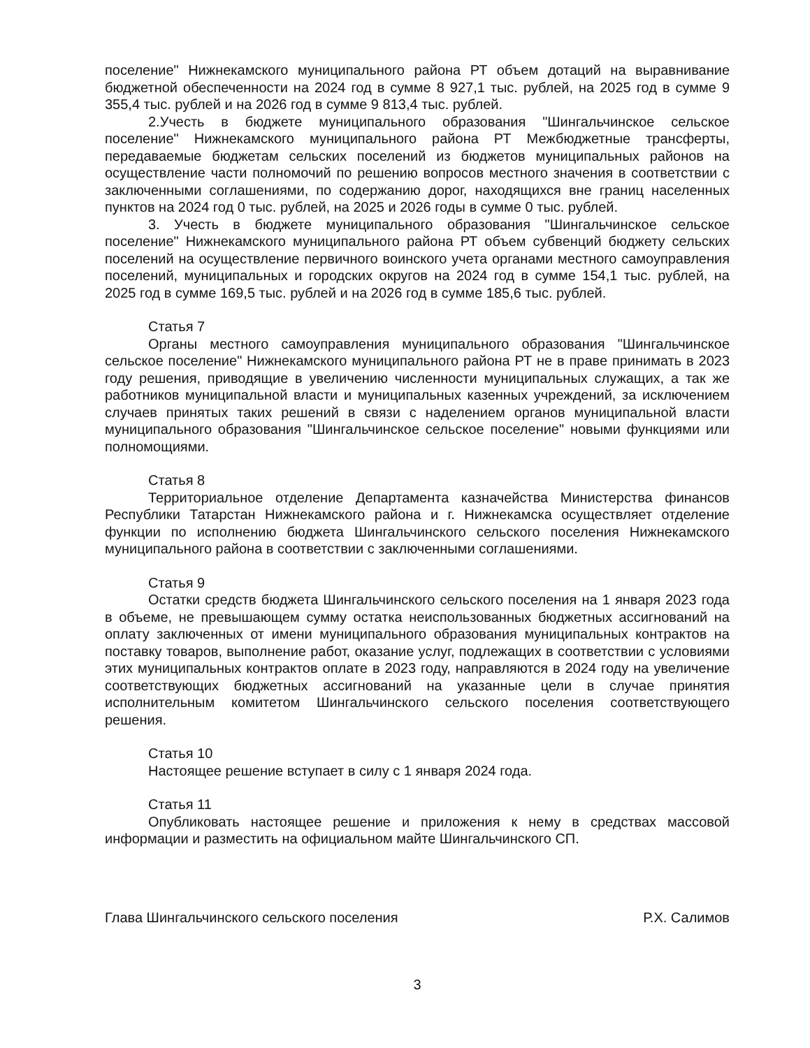поселение" Нижнекамского муниципального района РТ объем дотаций на выравнивание бюджетной обеспеченности на 2024 год в сумме 8 927,1 тыс. рублей, на 2025 год в сумме 9 355,4 тыс. рублей и на 2026 год в сумме 9 813,4 тыс. рублей.
2.Учесть в бюджете муниципального образования "Шингальчинское сельское поселение" Нижнекамского муниципального района РТ Межбюджетные трансферты, передаваемые бюджетам сельских поселений из бюджетов муниципальных районов на осуществление части полномочий по решению вопросов местного значения в соответствии с заключенными соглашениями, по содержанию дорог, находящихся вне границ населенных пунктов на 2024 год 0 тыс. рублей, на 2025 и 2026 годы в сумме 0 тыс. рублей.
3. Учесть в бюджете муниципального образования "Шингальчинское сельское поселение" Нижнекамского муниципального района РТ объем субвенций бюджету сельских поселений на осуществление первичного воинского учета органами местного самоуправления поселений, муниципальных и городских округов на 2024 год в сумме 154,1 тыс. рублей, на 2025 год в сумме 169,5 тыс. рублей и на 2026 год в сумме 185,6 тыс. рублей.
Статья 7
Органы местного самоуправления муниципального образования "Шингальчинское сельское поселение" Нижнекамского муниципального района РТ не в праве принимать в 2023 году решения, приводящие в увеличению численности муниципальных служащих, а так же работников муниципальной власти и муниципальных казенных учреждений, за исключением случаев принятых таких решений в связи с наделением органов муниципальной власти муниципального образования "Шингальчинское сельское поселение" новыми функциями или полномощиями.
Статья 8
Территориальное отделение Департамента казначейства Министерства финансов Республики Татарстан Нижнекамского района и г. Нижнекамска осуществляет отделение функции по исполнению бюджета Шингальчинского сельского поселения Нижнекамского муниципального района в соответствии с заключенными соглашениями.
Статья 9
Остатки средств бюджета Шингальчинского сельского поселения на 1 января 2023 года в объеме, не превышающем сумму остатка неиспользованных бюджетных ассигнований на оплату заключенных от имени муниципального образования муниципальных контрактов на поставку товаров, выполнение работ, оказание услуг, подлежащих в соответствии с условиями этих муниципальных контрактов оплате в 2023 году, направляются в 2024 году на увеличение соответствующих бюджетных ассигнований на указанные цели в случае принятия исполнительным комитетом Шингальчинского сельского поселения соответствующего решения.
Статья 10
Настоящее решение вступает в силу с 1 января 2024 года.
Статья 11
Опубликовать настоящее решение и приложения к нему в средствах массовой информации и разместить на официальном майте Шингальчинского СП.
Глава Шингальчинского сельского поселения Р.Х. Салимов
3